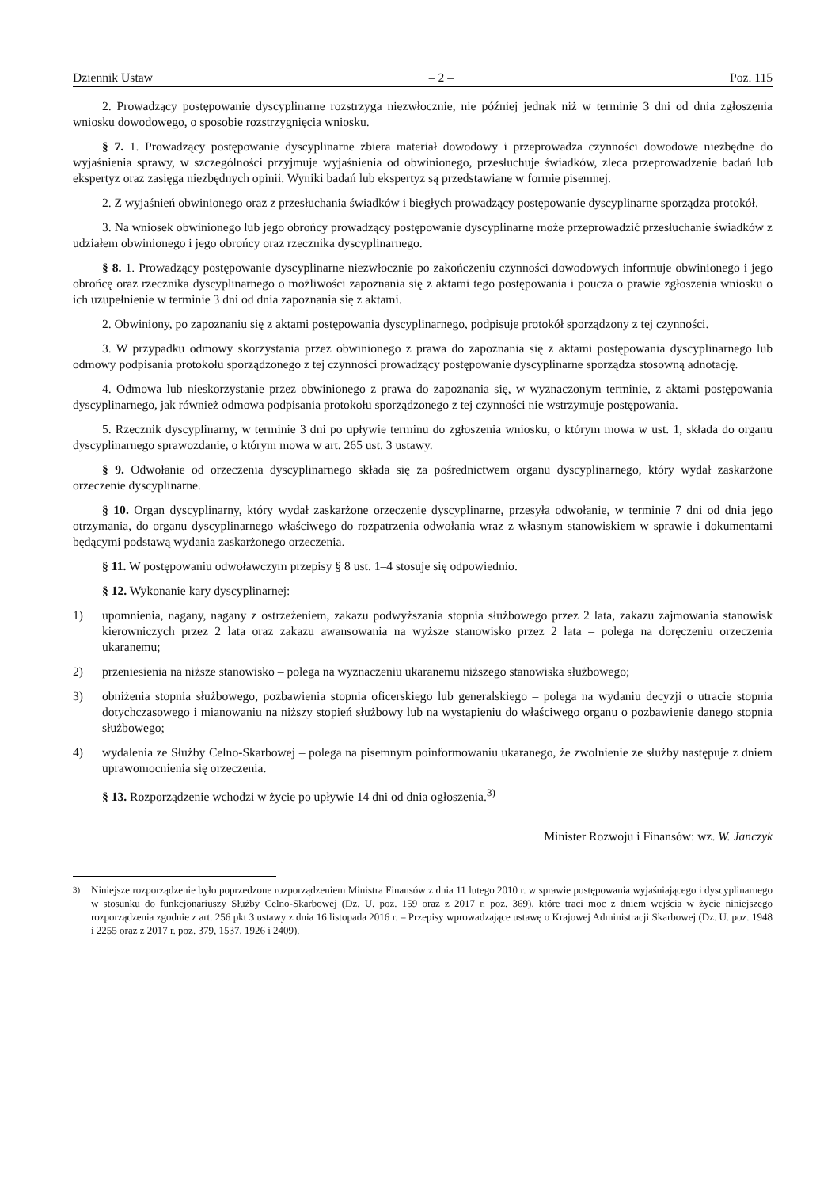Dziennik Ustaw – 2 – Poz. 115
2. Prowadzący postępowanie dyscyplinarne rozstrzyga niezwłocznie, nie później jednak niż w terminie 3 dni od dnia zgłoszenia wniosku dowodowego, o sposobie rozstrzygnięcia wniosku.
§ 7. 1. Prowadzący postępowanie dyscyplinarne zbiera materiał dowodowy i przeprowadza czynności dowodowe niezbędne do wyjaśnienia sprawy, w szczególności przyjmuje wyjaśnienia od obwinionego, przesłuchuje świadków, zleca przeprowadzenie badań lub ekspertyz oraz zasięga niezbędnych opinii. Wyniki badań lub ekspertyz są przedstawiane w formie pisemnej.
2. Z wyjaśnień obwinionego oraz z przesłuchania świadków i biegłych prowadzący postępowanie dyscyplinarne sporządza protokół.
3. Na wniosek obwinionego lub jego obrońcy prowadzący postępowanie dyscyplinarne może przeprowadzić przesłuchanie świadków z udziałem obwinionego i jego obrońcy oraz rzecznika dyscyplinarnego.
§ 8. 1. Prowadzący postępowanie dyscyplinarne niezwłocznie po zakończeniu czynności dowodowych informuje obwinionego i jego obrońcę oraz rzecznika dyscyplinarnego o możliwości zapoznania się z aktami tego postępowania i poucza o prawie zgłoszenia wniosku o ich uzupełnienie w terminie 3 dni od dnia zapoznania się z aktami.
2. Obwiniony, po zapoznaniu się z aktami postępowania dyscyplinarnego, podpisuje protokół sporządzony z tej czynności.
3. W przypadku odmowy skorzystania przez obwinionego z prawa do zapoznania się z aktami postępowania dyscyplinarnego lub odmowy podpisania protokołu sporządzonego z tej czynności prowadzący postępowanie dyscyplinarne sporządza stosowną adnotację.
4. Odmowa lub nieskorzystanie przez obwinionego z prawa do zapoznania się, w wyznaczonym terminie, z aktami postępowania dyscyplinarnego, jak również odmowa podpisania protokołu sporządzonego z tej czynności nie wstrzymuje postępowania.
5. Rzecznik dyscyplinarny, w terminie 3 dni po upływie terminu do zgłoszenia wniosku, o którym mowa w ust. 1, składa do organu dyscyplinarnego sprawozdanie, o którym mowa w art. 265 ust. 3 ustawy.
§ 9. Odwołanie od orzeczenia dyscyplinarnego składa się za pośrednictwem organu dyscyplinarnego, który wydał zaskarżone orzeczenie dyscyplinarne.
§ 10. Organ dyscyplinarny, który wydał zaskarżone orzeczenie dyscyplinarne, przesyła odwołanie, w terminie 7 dni od dnia jego otrzymania, do organu dyscyplinarnego właściwego do rozpatrzenia odwołania wraz z własnym stanowiskiem w sprawie i dokumentami będącymi podstawą wydania zaskarżonego orzeczenia.
§ 11. W postępowaniu odwoławczym przepisy § 8 ust. 1–4 stosuje się odpowiednio.
§ 12. Wykonanie kary dyscyplinarnej:
1) upomnienia, nagany, nagany z ostrzeżeniem, zakazu podwyższania stopnia służbowego przez 2 lata, zakazu zajmowania stanowisk kierowniczych przez 2 lata oraz zakazu awansowania na wyższe stanowisko przez 2 lata – polega na doręczeniu orzeczenia ukaranemu;
2) przeniesienia na niższe stanowisko – polega na wyznaczeniu ukaranemu niższego stanowiska służbowego;
3) obniżenia stopnia służbowego, pozbawienia stopnia oficerskiego lub generalskiego – polega na wydaniu decyzji o utracie stopnia dotychczasowego i mianowaniu na niższy stopień służbowy lub na wystąpieniu do właściwego organu o pozbawienie danego stopnia służbowego;
4) wydalenia ze Służby Celno-Skarbowej – polega na pisemnym poinformowaniu ukaranego, że zwolnienie ze służby następuje z dniem uprawomocnienia się orzeczenia.
§ 13. Rozporządzenie wchodzi w życie po upływie 14 dni od dnia ogłoszenia.<sup>3)</sup>
Minister Rozwoju i Finansów: wz. W. Janczyk
<sup>3)</sup> Niniejsze rozporządzenie było poprzedzone rozporządzeniem Ministra Finansów z dnia 11 lutego 2010 r. w sprawie postępowania wyjaśniającego i dyscyplinarnego w stosunku do funkcjonariuszy Służby Celno-Skarbowej (Dz. U. poz. 159 oraz z 2017 r. poz. 369), które traci moc z dniem wejścia w życie niniejszego rozporządzenia zgodnie z art. 256 pkt 3 ustawy z dnia 16 listopada 2016 r. – Przepisy wprowadzające ustawę o Krajowej Administracji Skarbowej (Dz. U. poz. 1948 i 2255 oraz z 2017 r. poz. 379, 1537, 1926 i 2409).